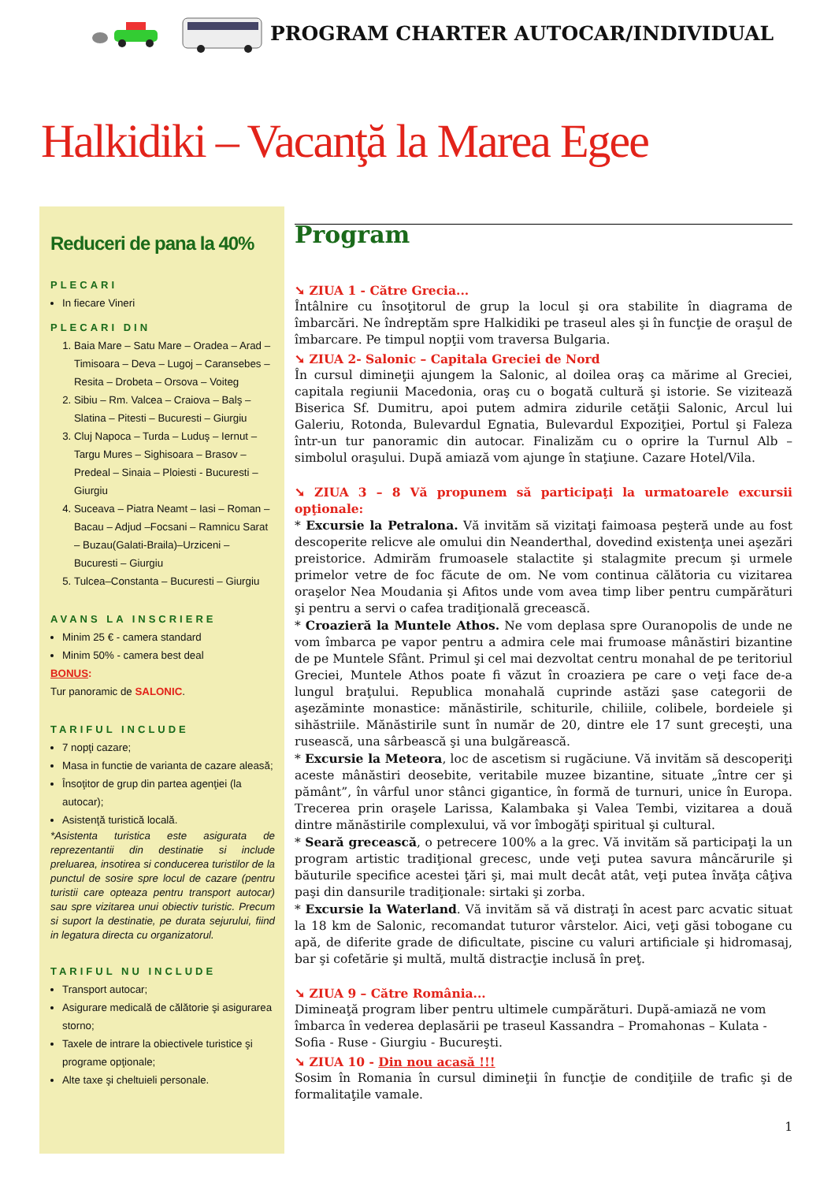PROGRAM CHARTER AUTOCAR/INDIVIDUAL
Halkidiki – Vacanţă la Marea Egee
Reduceri de pana la 40%
PLECARI
In fiecare Vineri
PLECARI DIN
1. Baia Mare – Satu Mare – Oradea – Arad – Timisoara – Deva – Lugoj – Caransebes – Resita – Drobeta – Orsova – Voiteg
2. Sibiu – Rm. Valcea – Craiova – Balş – Slatina – Pitesti – Bucuresti – Giurgiu
3. Cluj Napoca – Turda – Luduş – Iernut – Targu Mures – Sighisoara – Brasov – Predeal – Sinaia – Ploiesti - Bucuresti – Giurgiu
4. Suceava – Piatra Neamt – Iasi – Roman – Bacau – Adjud –Focsani – Ramnicu Sarat – Buzau(Galati-Braila)–Urziceni – Bucuresti – Giurgiu
5. Tulcea–Constanta – Bucuresti – Giurgiu
AVANS LA INSCRIERE
Minim 25 € - camera standard
Minim 50% - camera best deal
BONUS:
Tur panoramic de SALONIC.
TARIFUL INCLUDE
7 nopţi cazare;
Masa in functie de varianta de cazare aleasă;
Însoţitor de grup din partea agenţiei (la autocar);
Asistenţă turistică locală.
*Asistenta turistica este asigurata de reprezentantii din destinatie si include preluarea, insotirea si conducerea turistilor de la punctul de sosire spre locul de cazare (pentru turistii care opteaza pentru transport autocar) sau spre vizitarea unui obiectiv turistic. Precum si suport la destinatie, pe durata sejurului, fiind in legatura directa cu organizatorul.
TARIFUL NU INCLUDE
Transport autocar;
Asigurare medicală de călătorie şi asigurarea storno;
Taxele de intrare la obiectivele turistice şi programe opţionale;
Alte taxe şi cheltuieli personale.
Program
➘ ZIUA 1 - Către Grecia...
Întâlnire cu însoţitorul de grup la locul şi ora stabilite în diagrama de îmbarcări. Ne îndreptăm spre Halkidiki pe traseul ales şi în funcţie de oraşul de îmbarcare. Pe timpul nopţii vom traversa Bulgaria.
➘ ZIUA 2- Salonic – Capitala Greciei de Nord
În cursul dimineţii ajungem la Salonic, al doilea oraş ca mărime al Greciei, capitala regiunii Macedonia, oraş cu o bogată cultură şi istorie. Se vizitează Biserica Sf. Dumitru, apoi putem admira zidurile cetăţii Salonic, Arcul lui Galeriu, Rotonda, Bulevardul Egnatia, Bulevardul Expoziţiei, Portul şi Faleza într-un tur panoramic din autocar. Finalizăm cu o oprire la Turnul Alb – simbolul oraşului. După amiază vom ajunge în staţiune. Cazare Hotel/Vila.
➘ ZIUA 3 – 8 Vă propunem să participaţi la urmatoarele excursii opţionale:
* Excursie la Petralona. Vă invităm să vizitaţi faimoasa peşteră unde au fost descoperite relicve ale omului din Neanderthal, dovedind existenţa unei aşezări preistorice. Admirăm frumoasele stalactite şi stalagmite precum şi urmele primelor vetre de foc făcute de om. Ne vom continua călătoria cu vizitarea oraşelor Nea Moudania şi Afitos unde vom avea timp liber pentru cumpărături şi pentru a servi o cafea tradiţională grecească.
* Croazieră la Muntele Athos. Ne vom deplasa spre Ouranopolis de unde ne vom îmbarca pe vapor pentru a admira cele mai frumoase mânăstiri bizantine de pe Muntele Sfânt. Primul şi cel mai dezvoltat centru monahal de pe teritoriul Greciei, Muntele Athos poate fi văzut în croaziera pe care o veţi face de-a lungul braţului. Republica monahală cuprinde astăzi şase categorii de aşezăminte monastice: mănăstirile, schiturile, chiliile, colibele, bordeiele şi sihăstriile. Mănăstirile sunt în număr de 20, dintre ele 17 sunt greceşti, una rusească, una sârbească şi una bulgărească.
* Excursie la Meteora, loc de ascetism si rugăciune. Vă invităm să descoperiţi aceste mânăstiri deosebite, veritabile muzee bizantine, situate „între cer şi pământ”, în vârful unor stânci gigantice, în formă de turnuri, unice în Europa. Trecerea prin oraşele Larissa, Kalambaka şi Valea Tembi, vizitarea a două dintre mănăstirile complexului, vă vor îmbogăţi spiritual şi cultural.
* Seară grecească, o petrecere 100% a la grec. Vă invităm să participaţi la un program artistic tradiţional grecesc, unde veţi putea savura mâncărurile şi băuturile specifice acestei ţări şi, mai mult decât atât, veţi putea învăţa câţiva paşi din dansurile tradiţionale: sirtaki şi zorba.
* Excursie la Waterland. Vă invităm să vă distraţi în acest parc acvatic situat la 18 km de Salonic, recomandat tuturor vârstelor. Aici, veţi găsi tobogane cu apă, de diferite grade de dificultate, piscine cu valuri artificiale şi hidromasaj, bar şi cofetărie şi multă, multă distracţie inclusă în preţ.
➘ ZIUA 9 – Către România...
Dimineaţă program liber pentru ultimele cumpărături. După-amiază ne vom îmbarca în vederea deplasării pe traseul Kassandra – Promahonas – Kulata - Sofia - Ruse - Giurgiu - Bucureşti.
➘ ZIUA 10 - Din nou acasă !!!
Sosim în Romania în cursul dimineţii în funcţie de condiţiile de trafic şi de formalitaţile vamale.
1